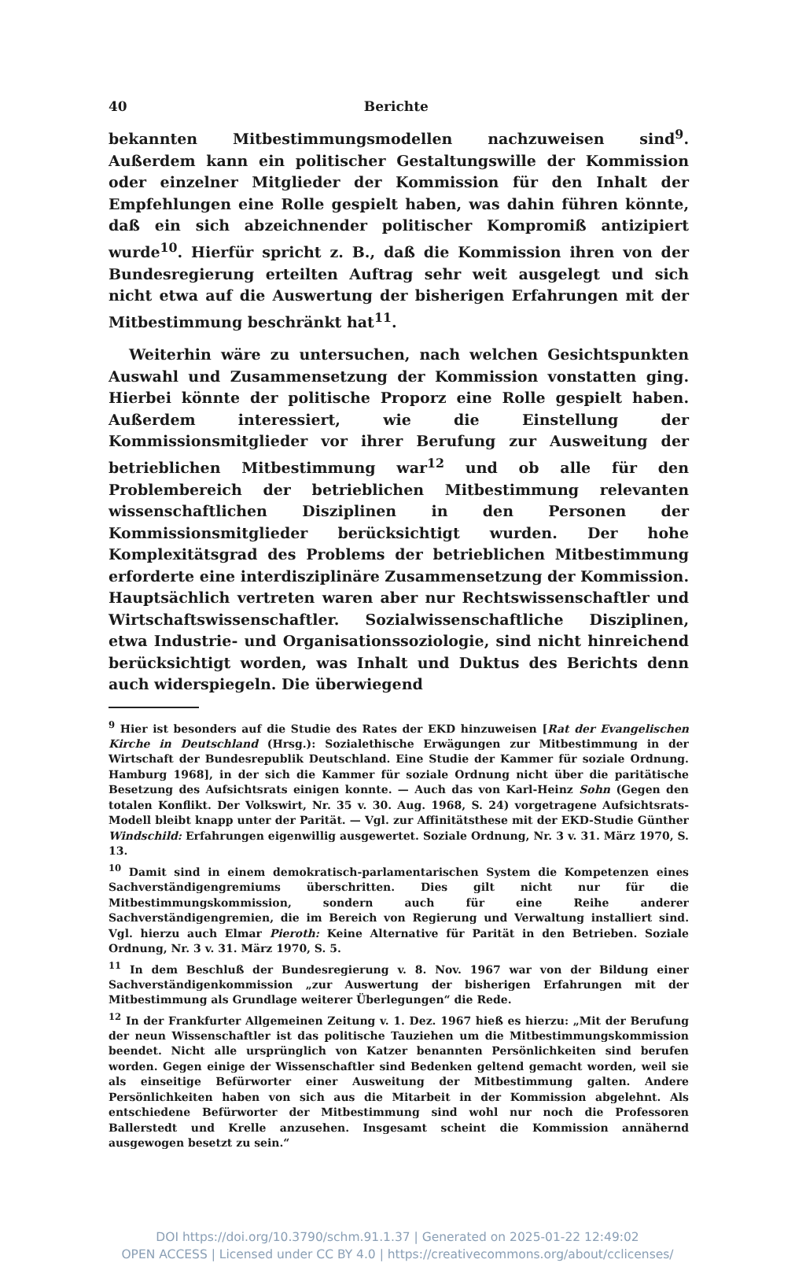40 Berichte
bekannten Mitbestimmungsmodellen nachzuweisen sind<sup>9</sup>. Außerdem kann ein politischer Gestaltungswille der Kommission oder einzelner Mitglieder der Kommission für den Inhalt der Empfehlungen eine Rolle gespielt haben, was dahin führen könnte, daß ein sich abzeichnender politischer Kompromiß antizipiert wurde<sup>10</sup>. Hierfür spricht z. B., daß die Kommission ihren von der Bundesregierung erteilten Auftrag sehr weit ausgelegt und sich nicht etwa auf die Auswertung der bisherigen Erfahrungen mit der Mitbestimmung beschränkt hat<sup>11</sup>.
Weiterhin wäre zu untersuchen, nach welchen Gesichtspunkten Auswahl und Zusammensetzung der Kommission vonstatten ging. Hierbei könnte der politische Proporz eine Rolle gespielt haben. Außerdem interessiert, wie die Einstellung der Kommissionsmitglieder vor ihrer Berufung zur Ausweitung der betrieblichen Mitbestimmung war<sup>12</sup> und ob alle für den Problembereich der betrieblichen Mitbestimmung relevanten wissenschaftlichen Disziplinen in den Personen der Kommissionsmitglieder berücksichtigt wurden. Der hohe Komplexitätsgrad des Problems der betrieblichen Mitbestimmung erforderte eine interdisziplinäre Zusammensetzung der Kommission. Hauptsächlich vertreten waren aber nur Rechtswissenschaftler und Wirtschaftswissenschaftler. Sozialwissenschaftliche Disziplinen, etwa Industrie- und Organisationssoziologie, sind nicht hinreichend berücksichtigt worden, was Inhalt und Duktus des Berichts denn auch widerspiegeln. Die überwiegend
<sup>9</sup> Hier ist besonders auf die Studie des Rates der EKD hinzuweisen [Rat der Evangelischen Kirche in Deutschland (Hrsg.): Sozialethische Erwägungen zur Mitbestimmung in der Wirtschaft der Bundesrepublik Deutschland. Eine Studie der Kammer für soziale Ordnung. Hamburg 1968], in der sich die Kammer für soziale Ordnung nicht über die paritätische Besetzung des Aufsichtsrats einigen konnte. — Auch das von Karl-Heinz Sohn (Gegen den totalen Konflikt. Der Volkswirt, Nr. 35 v. 30. Aug. 1968, S. 24) vorgetragene Aufsichtsrats-Modell bleibt knapp unter der Parität. — Vgl. zur Affinitätsthese mit der EKD-Studie Günther Windschild: Erfahrungen eigenwillig ausgewertet. Soziale Ordnung, Nr. 3 v. 31. März 1970, S. 13.
<sup>10</sup> Damit sind in einem demokratisch-parlamentarischen System die Kompetenzen eines Sachverständigengremiums überschritten. Dies gilt nicht nur für die Mitbestimmungskommission, sondern auch für eine Reihe anderer Sachverständigengremien, die im Bereich von Regierung und Verwaltung installiert sind. Vgl. hierzu auch Elmar Pieroth: Keine Alternative für Parität in den Betrieben. Soziale Ordnung, Nr. 3 v. 31. März 1970, S. 5.
<sup>11</sup> In dem Beschluß der Bundesregierung v. 8. Nov. 1967 war von der Bildung einer Sachverständigenkommission „zur Auswertung der bisherigen Erfahrungen mit der Mitbestimmung als Grundlage weiterer Überlegungen“ die Rede.
<sup>12</sup> In der Frankfurter Allgemeinen Zeitung v. 1. Dez. 1967 hieß es hierzu: „Mit der Berufung der neun Wissenschaftler ist das politische Tauziehen um die Mitbestimmungskommission beendet. Nicht alle ursprünglich von Katzer benannten Persönlichkeiten sind berufen worden. Gegen einige der Wissenschaftler sind Bedenken geltend gemacht worden, weil sie als einseitige Befürworter einer Ausweitung der Mitbestimmung galten. Andere Persönlichkeiten haben von sich aus die Mitarbeit in der Kommission abgelehnt. Als entschiedene Befürworter der Mitbestimmung sind wohl nur noch die Professoren Ballerstedt und Krelle anzusehen. Insgesamt scheint die Kommission annähernd ausgewogen besetzt zu sein.“
DOI https://doi.org/10.3790/schm.91.1.37 | Generated on 2025-01-22 12:49:02
OPEN ACCESS | Licensed under CC BY 4.0 | https://creativecommons.org/about/cclicenses/